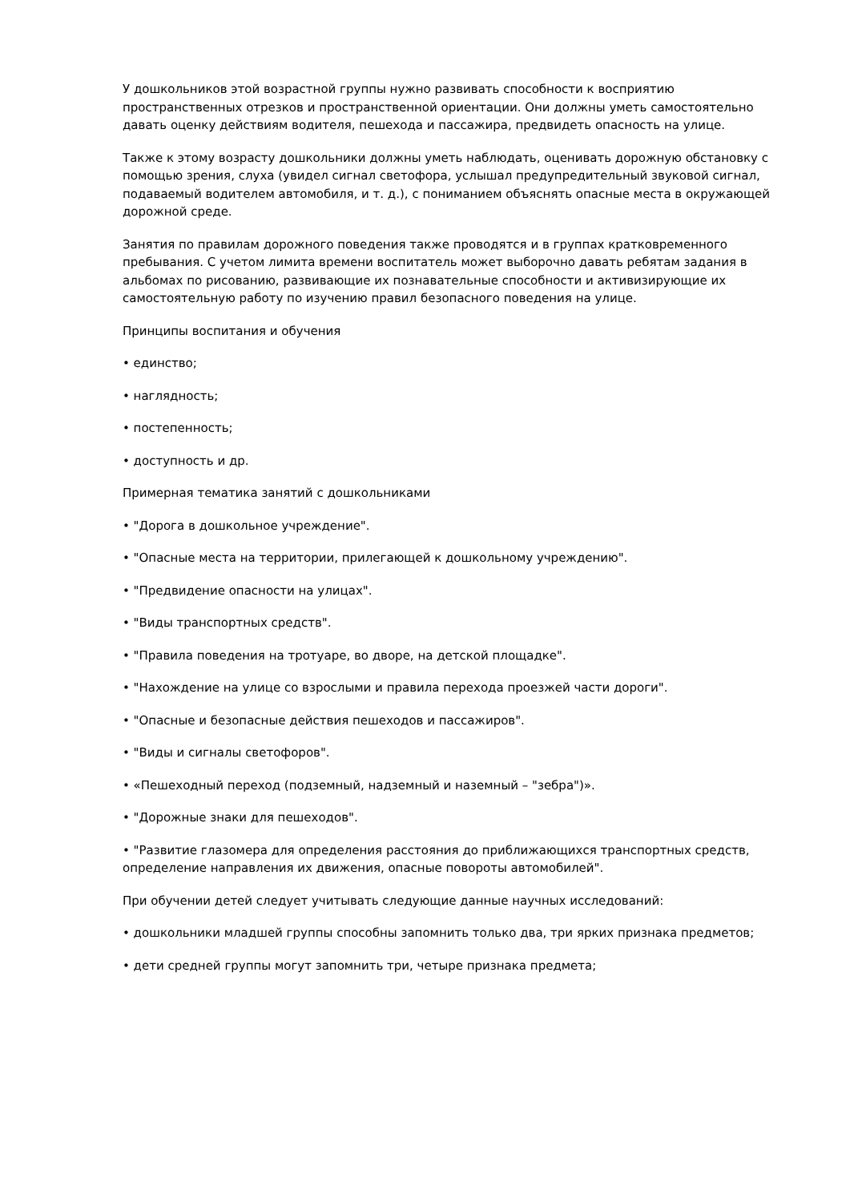У дошкольников этой возрастной группы нужно развивать способности к восприятию пространственных отрезков и пространственной ориентации. Они должны уметь самостоятельно давать оценку действиям водителя, пешехода и пассажира, предвидеть опасность на улице.
Также к этому возрасту дошкольники должны уметь наблюдать, оценивать дорожную обстановку с помощью зрения, слуха (увидел сигнал светофора, услышал предупредительный звуковой сигнал, подаваемый водителем автомобиля, и т. д.), с пониманием объяснять опасные места в окружающей дорожной среде.
Занятия по правилам дорожного поведения также проводятся и в группах кратковременного пребывания. С учетом лимита времени воспитатель может выборочно давать ребятам задания в альбомах по рисованию, развивающие их познавательные способности и активизирующие их самостоятельную работу по изучению правил безопасного поведения на улице.
Принципы воспитания и обучения
• единство;
• наглядность;
• постепенность;
• доступность и др.
Примерная тематика занятий с дошкольниками
• "Дорога в дошкольное учреждение".
• "Опасные места на территории, прилегающей к дошкольному учреждению".
• "Предвидение опасности на улицах".
• "Виды транспортных средств".
• "Правила поведения на тротуаре, во дворе, на детской площадке".
• "Нахождение на улице со взрослыми и правила перехода проезжей части дороги".
• "Опасные и безопасные действия пешеходов и пассажиров".
• "Виды и сигналы светофоров".
• «Пешеходный переход (подземный, надземный и наземный – "зебра")».
• "Дорожные знаки для пешеходов".
• "Развитие глазомера для определения расстояния до приближающихся транспортных средств, определение направления их движения, опасные повороты автомобилей".
При обучении детей следует учитывать следующие данные научных исследований:
• дошкольники младшей группы способны запомнить только два, три ярких признака предметов;
• дети средней группы могут запомнить три, четыре признака предмета;